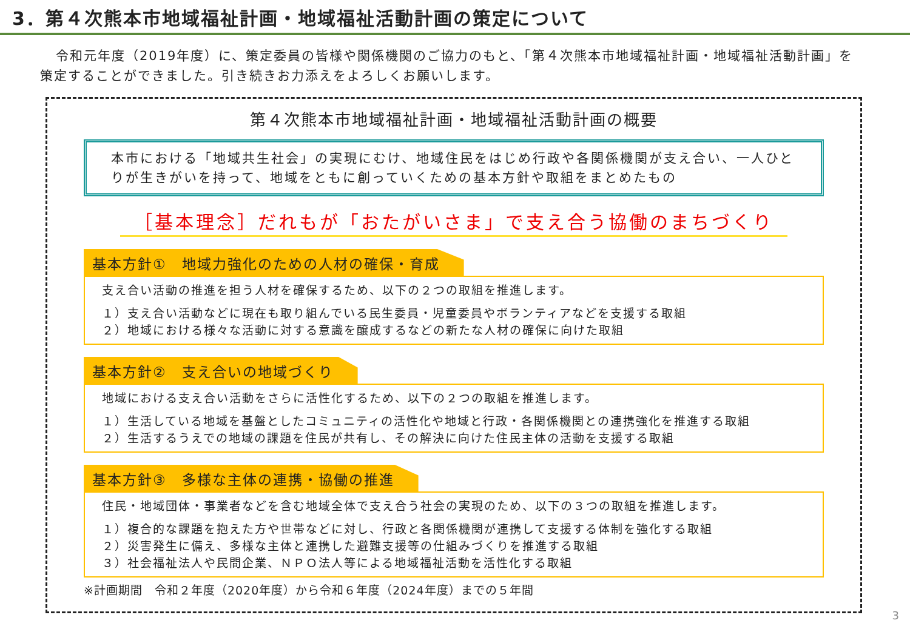3．第４次熊本市地域福祉計画・地域福祉活動計画の策定について
令和元年度（2019年度）に、策定委員の皆様や関係機関のご協力のもと、「第４次熊本市地域福祉計画・地域福祉活動計画」を策定することができました。引き続きお力添えをよろしくお願いします。
第４次熊本市地域福祉計画・地域福祉活動計画の概要
本市における「地域共生社会」の実現にむけ、地域住民をはじめ行政や各関係機関が支え合い、一人ひとりが生きがいを持って、地域をともに創っていくための基本方針や取組をまとめたもの
［基本理念］だれもが「おたがいさま」で支え合う協働のまちづくり
基本方針①　地域力強化のための人材の確保・育成
支え合い活動の推進を担う人材を確保するため、以下の２つの取組を推進します。
１）支え合い活動などに現在も取り組んでいる民生委員・児童委員やボランティアなどを支援する取組
２）地域における様々な活動に対する意識を醸成するなどの新たな人材の確保に向けた取組
基本方針②　支え合いの地域づくり
地域における支え合い活動をさらに活性化するため、以下の２つの取組を推進します。
１）生活している地域を基盤としたコミュニティの活性化や地域と行政・各関係機関との連携強化を推進する取組
２）生活するうえでの地域の課題を住民が共有し、その解決に向けた住民主体の活動を支援する取組
基本方針③　多様な主体の連携・協働の推進
住民・地域団体・事業者などを含む地域全体で支え合う社会の実現のため、以下の３つの取組を推進します。
１）複合的な課題を抱えた方や世帯などに対し、行政と各関係機関が連携して支援する体制を強化する取組
２）災害発生に備え、多様な主体と連携した避難支援等の仕組みづくりを推進する取組
３）社会福祉法人や民間企業、ＮＰＯ法人等による地域福祉活動を活性化する取組
※計画期間　令和２年度（2020年度）から令和６年度（2024年度）までの５年間
3